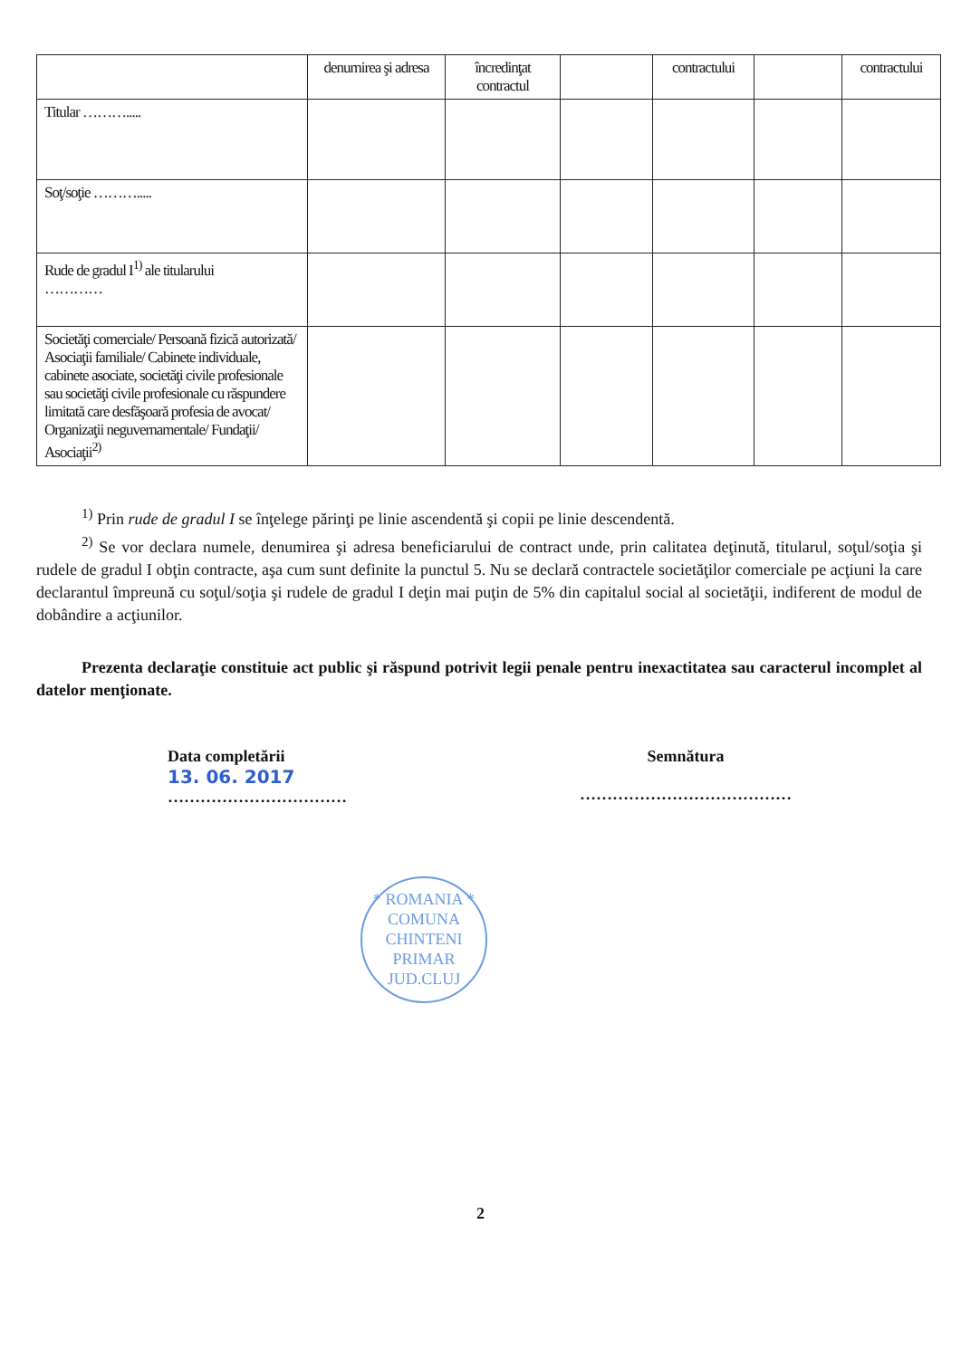| | denumirea şi adresa | încredinţat contractul | | contractului | | contractului |
| --- | --- | --- | --- | --- | --- | --- |
| Titular ………..... | | | | | | |
| Soţ/soţie ………..... | | | | | | |
| Rude de gradul I<sup>1)</sup> ale titularului ………… | | | | | | |
| Societăţi comerciale/ Persoană fizică autorizată/ Asociaţii familiale/ Cabinete individuale, cabinete asociate, societăţi civile profesionale sau societăţi civile profesionale cu răspundere limitată care desfăşoară profesia de avocat/ Organizaţii neguvernamentale/ Fundaţii/ Asociaţii<sup>2)</sup> | | | | | | |
<sup>1)</sup> Prin rude de gradul I se înţelege părinţi pe linie ascendentă şi copii pe linie descendentă.
<sup>2)</sup> Se vor declara numele, denumirea şi adresa beneficiarului de contract unde, prin calitatea deţinută, titularul, soţul/soţia şi rudele de gradul I obţin contracte, aşa cum sunt definite la punctul 5. Nu se declară contractele societăţilor comerciale pe acţiuni la care declarantul împreună cu soţul/soţia şi rudele de gradul I deţin mai puţin de 5% din capitalul social al societăţii, indiferent de modul de dobândire a acţiunilor.
Prezenta declaraţie constituie act public şi răspund potrivit legii penale pentru inexactitatea sau caracterul incomplet al datelor menţionate.
Data completării
13. 06. 2017
……………………………
Semnătura
…………………………………
* ROMANIA *
COMUNA
CHINTENI
PRIMAR
JUD.CLUJ
2